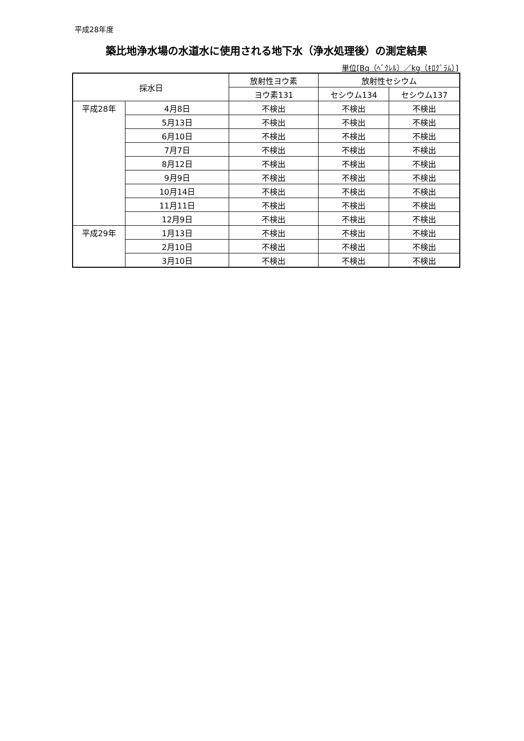平成28年度
築比地浄水場の水道水に使用される地下水（浄水処理後）の測定結果
単位[Bq（ﾍﾞｸﾚﾙ）／kg（ｷﾛｸﾞﾗﾑ）]
| 採水日 | | 放射性ヨウ素 | 放射性セシウム | |
| --- | --- | --- | --- | --- |
| | | ヨウ素131 | セシウム134 | セシウム137 |
| 平成28年 | 4月8日 | 不検出 | 不検出 | 不検出 |
| | 5月13日 | 不検出 | 不検出 | 不検出 |
| | 6月10日 | 不検出 | 不検出 | 不検出 |
| | 7月7日 | 不検出 | 不検出 | 不検出 |
| | 8月12日 | 不検出 | 不検出 | 不検出 |
| | 9月9日 | 不検出 | 不検出 | 不検出 |
| | 10月14日 | 不検出 | 不検出 | 不検出 |
| | 11月11日 | 不検出 | 不検出 | 不検出 |
| | 12月9日 | 不検出 | 不検出 | 不検出 |
| 平成29年 | 1月13日 | 不検出 | 不検出 | 不検出 |
| | 2月10日 | 不検出 | 不検出 | 不検出 |
| | 3月10日 | 不検出 | 不検出 | 不検出 |